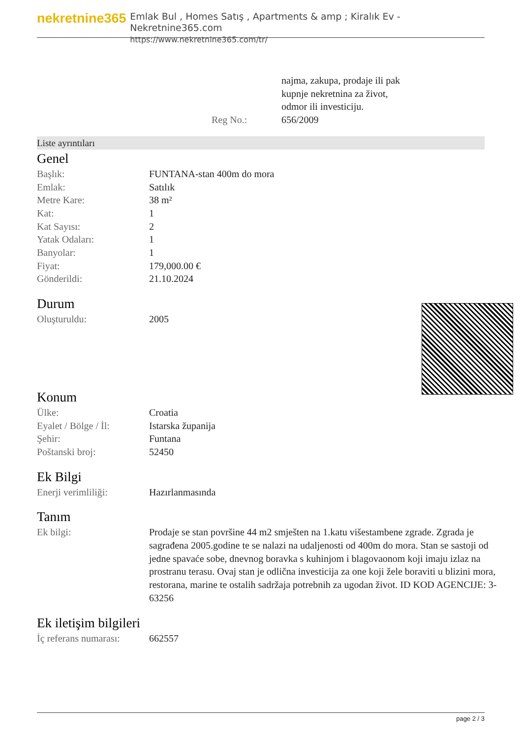nekretnine365
Emlak Bul , Homes Satış , Apartments & amp ; Kiralık Ev - Nekretnine365.com
https://www.nekretnine365.com/tr/
| | najma, zakupa, prodaje ili pak kupnje nekretnina za život, odmor ili investiciju. |
| Reg No.: | 656/2009 |
Liste ayrıntıları
Genel
| Başlık: | FUNTANA-stan 400m do mora |
| Emlak: | Satılık |
| Metre Kare: | 38 m² |
| Kat: | 1 |
| Kat Sayısı: | 2 |
| Yatak Odaları: | 1 |
| Banyolar: | 1 |
| Fiyat: | 179,000.00 € |
| Gönderildi: | 21.10.2024 |
Durum
| Oluşturuldu: | 2005 |
Konum
| Ülke: | Croatia |
| Eyalet / Bölge / İl: | Istarska županija |
| Şehir: | Funtana |
| Poštanski broj: | 52450 |
Ek Bilgi
| Enerji verimliliği: | Hazırlanmasında |
Tanım
| Ek bilgi: | Prodaje se stan površine 44 m2 smješten na 1.katu višestambene zgrade. Zgrada je sagrađena 2005.godine te se nalazi na udaljenosti od 400m do mora. Stan se sastoji od jedne spavaće sobe, dnevnog boravka s kuhinjom i blagovaonom koji imaju izlaz na prostranu terasu. Ovaj stan je odlična investicija za one koji žele boraviti u blizini mora, restorana, marine te ostalih sadržaja potrebnih za ugodan život. ID KOD AGENCIJE: 3-63256 |
Ek iletişim bilgileri
| İç referans numarası: | 662557 |
page 2 / 3